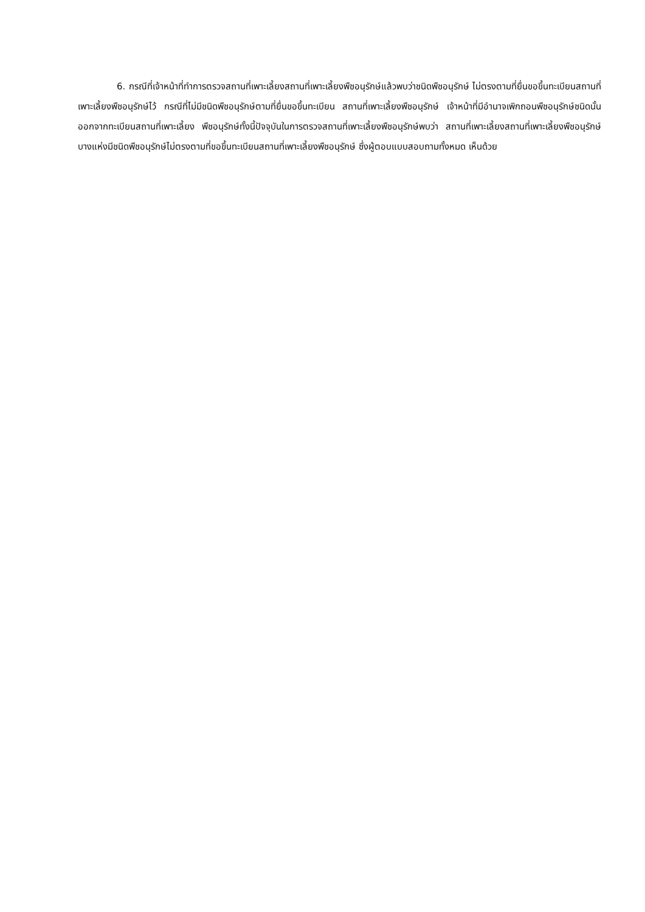6. กรณีที่เจ้าหน้าที่ทำการตรวจสถานที่เพาะเลี้ยงสถานที่เพาะเลี้ยงพืชอนุรักษ์แล้วพบว่าชนิดพืชอนุรักษ์ ไม่ตรงตามที่ยื่นขอขึ้นทะเบียนสถานที่เพาะเลี้ยงพืชอนุรักษ์ไว้ กรณีที่ไม่มีชนิดพืชอนุรักษ์ตามที่ยื่นขอขึ้นทะเบียน สถานที่เพาะเลี้ยงพืชอนุรักษ์ เจ้าหน้าที่มีอำนาจเพิกถอนพืชอนุรักษ์ชนิดนั้นออกจากทะเบียนสถานที่เพาะเลี้ยง พืชอนุรักษ์ทั้งนี้ปัจจุบันในการตรวจสถานที่เพาะเลี้ยงพืชอนุรักษ์พบว่า สถานที่เพาะเลี้ยงสถานที่เพาะเลี้ยงพืชอนุรักษ์ บางแห่งมีชนิดพืชอนุรักษ์ไม่ตรงตามที่ขอขึ้นทะเบียนสถานที่เพาะเลี้ยงพืชอนุรักษ์ ซึ่งผู้ตอบแบบสอบถามทั้งหมด เห็นด้วย